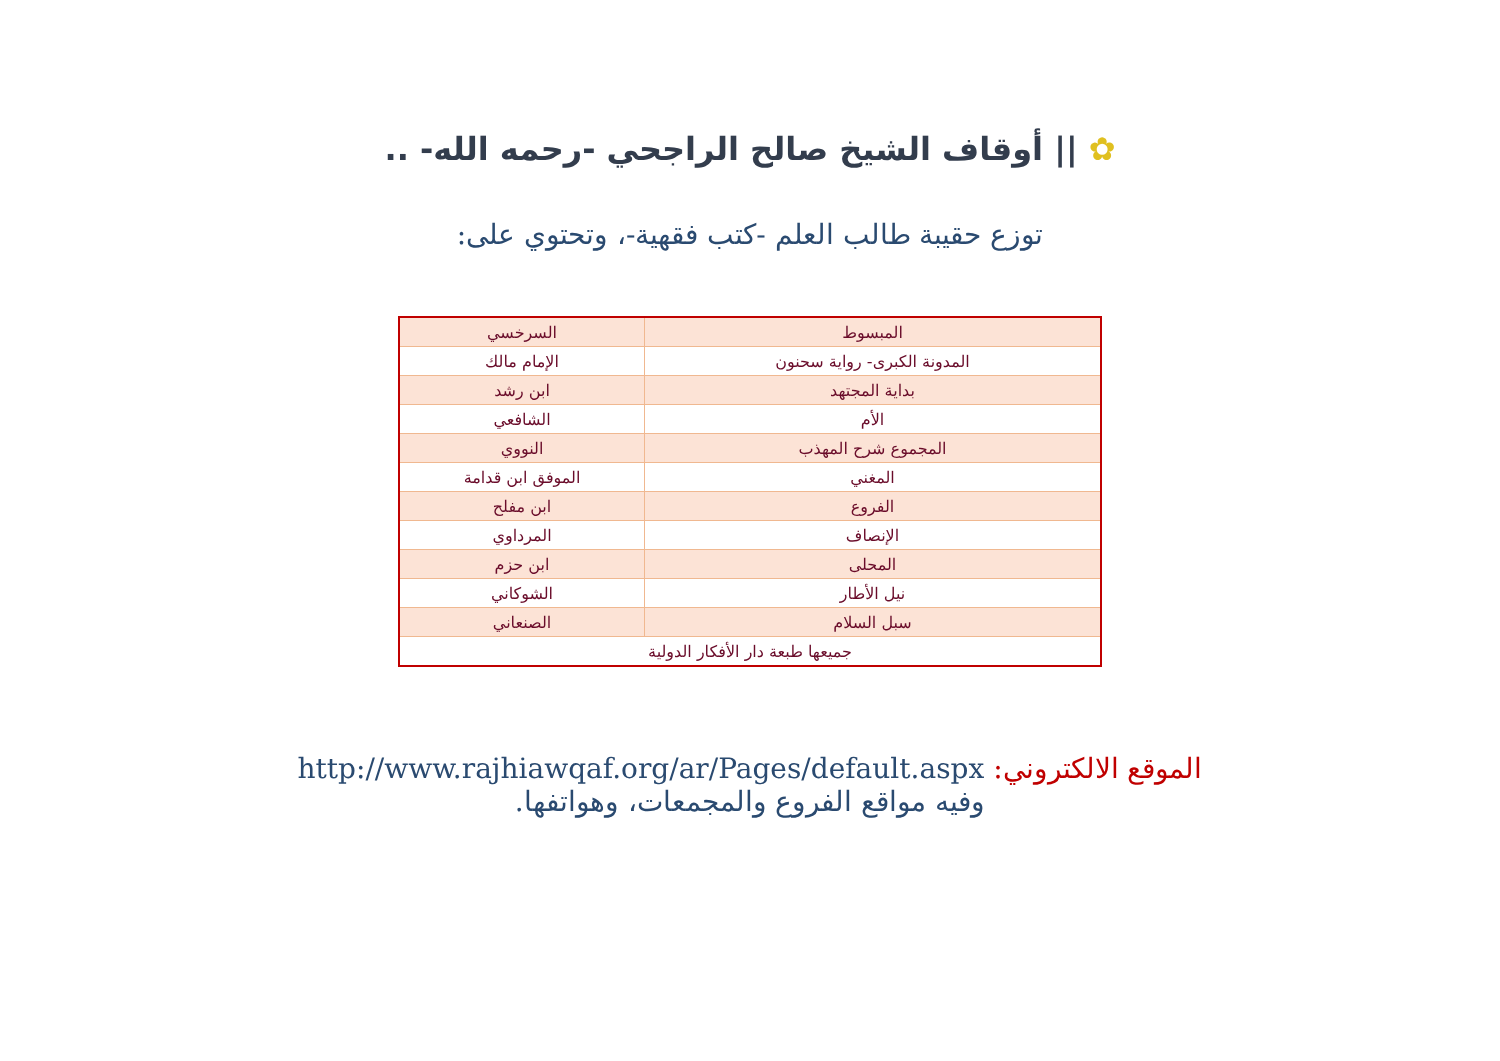✿ || أوقاف الشيخ صالح الراجحي -رحمه الله- ..
توزع حقيبة طالب العلم -كتب فقهية-، وتحتوي على:
| المبسوط | السرخسي |
| المدونة الكبرى- رواية سحنون | الإمام مالك |
| بداية المجتهد | ابن رشد |
| الأم | الشافعي |
| المجموع شرح المهذب | النووي |
| المغني | الموفق ابن قدامة |
| الفروع | ابن مفلح |
| الإنصاف | المرداوي |
| المحلى | ابن حزم |
| نيل الأطار | الشوكاني |
| سبل السلام | الصنعاني |
| جميعها طبعة دار الأفكار الدولية | |
الموقع الالكتروني: http://www.rajhiawqaf.org/ar/Pages/default.aspx
وفيه مواقع الفروع والمجمعات، وهواتفها.